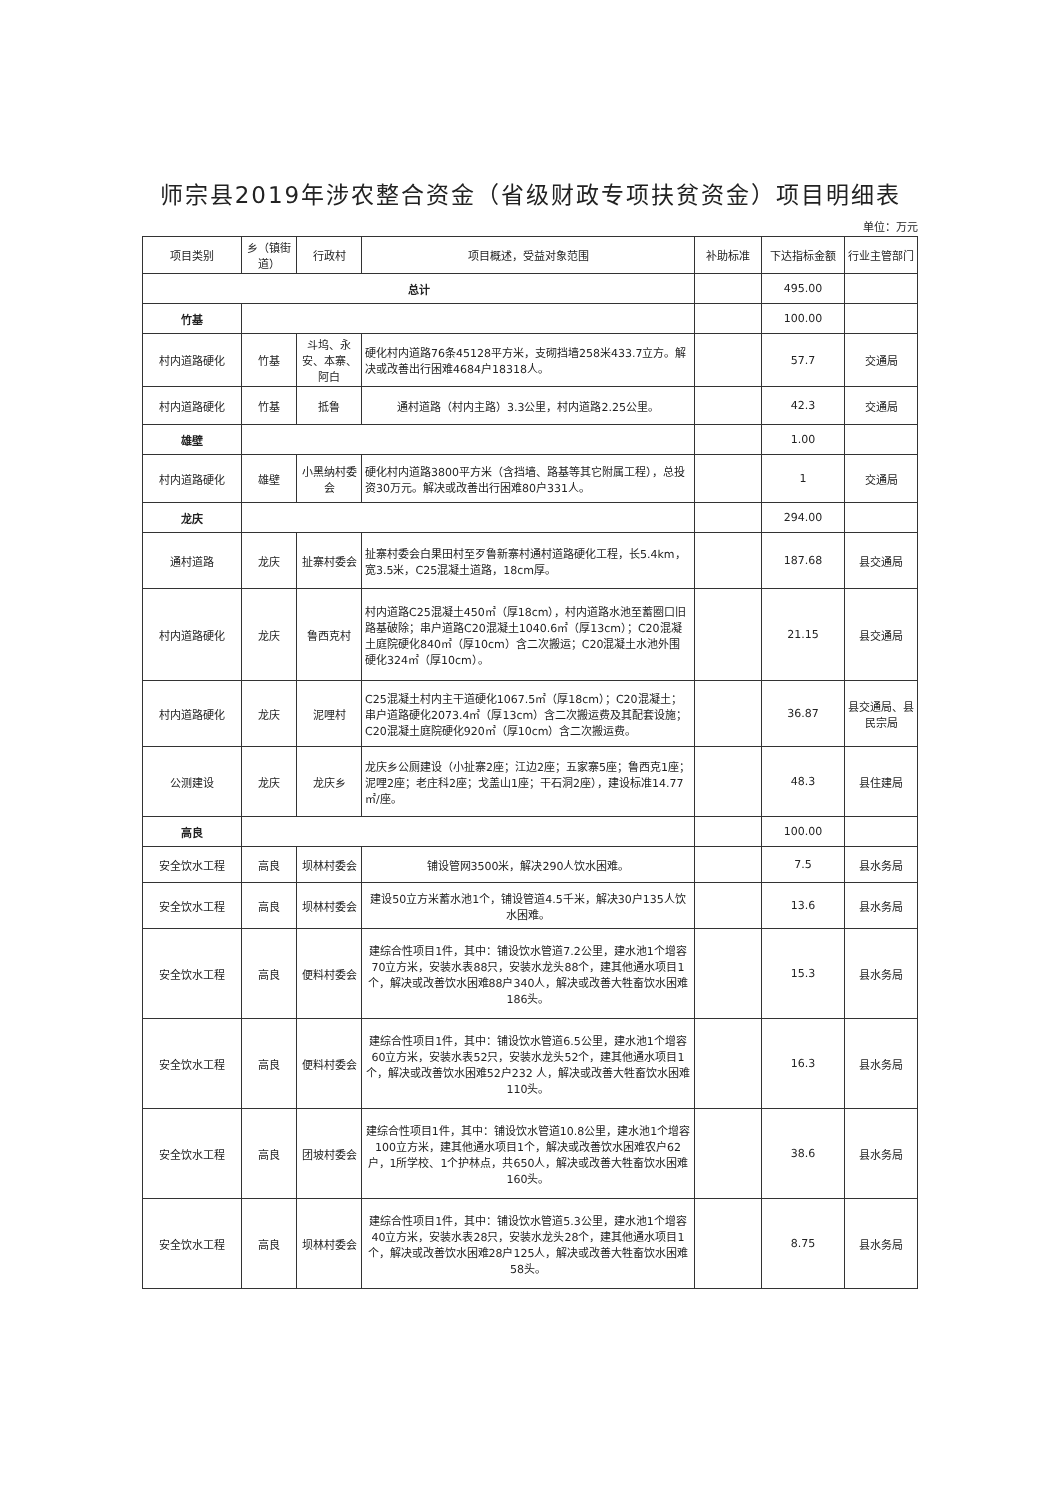师宗县2019年涉农整合资金（省级财政专项扶贫资金）项目明细表
单位：万元
| 项目类别 | 乡（镇街道） | 行政村 | 项目概述，受益对象范围 | 补助标准 | 下达指标金额 | 行业主管部门 |
| --- | --- | --- | --- | --- | --- | --- |
| 总计 | | | | | 495.00 | |
| 竹基 | | | | | 100.00 | |
| 村内道路硬化 | 竹基 | 斗坞、永安、本寨、阿白 | 硬化村内道路76条45128平方米，支砌挡墙258米433.7立方。解决或改善出行困难4684户18318人。 | | 57.7 | 交通局 |
| 村内道路硬化 | 竹基 | 抵鲁 | 通村道路（村内主路）3.3公里，村内道路2.25公里。 | | 42.3 | 交通局 |
| 雄壁 | | | | | 1.00 | |
| 村内道路硬化 | 雄壁 | 小黑纳村委会 | 硬化村内道路3800平方米（含挡墙、路基等其它附属工程），总投资30万元。解决或改善出行困难80户331人。 | | 1 | 交通局 |
| 龙庆 | | | | | 294.00 | |
| 通村道路 | 龙庆 | 扯寨村委会 | 扯寨村委会白果田村至歹鲁新寨村通村道路硬化工程，长5.4km，宽3.5米，C25混凝土道路，18cm厚。 | | 187.68 | 县交通局 |
| 村内道路硬化 | 龙庆 | 鲁西克村 | 村内道路C25混凝土450㎡（厚18cm），村内道路水池至蓄圈口旧路基破除；串户道路C20混凝土1040.6㎡（厚13cm）；C20混凝土庭院硬化840㎡（厚10cm）含二次搬运；C20混凝土水池外围硬化324㎡（厚10cm）。 | | 21.15 | 县交通局 |
| 村内道路硬化 | 龙庆 | 泥哩村 | C25混凝土村内主干道硬化1067.5㎡（厚18cm）；C20混凝土；串户道路硬化2073.4㎡（厚13cm）含二次搬运费及其配套设施；C20混凝土庭院硬化920㎡（厚10cm）含二次搬运费。 | | 36.87 | 县交通局、县民宗局 |
| 公测建设 | 龙庆 | 龙庆乡 | 龙庆乡公厕建设（小扯寨2座；江边2座；五家寨5座；鲁西克1座；泥哩2座；老庄科2座；戈盖山1座；干石洞2座），建设标准14.77㎡/座。 | | 48.3 | 县住建局 |
| 高良 | | | | | 100.00 | |
| 安全饮水工程 | 高良 | 坝林村委会 | 铺设管网3500米，解决290人饮水困难。 | | 7.5 | 县水务局 |
| 安全饮水工程 | 高良 | 坝林村委会 | 建设50立方米蓄水池1个，铺设管道4.5千米，解决30户135人饮水困难。 | | 13.6 | 县水务局 |
| 安全饮水工程 | 高良 | 便料村委会 | 建综合性项目1件，其中：铺设饮水管道7.2公里，建水池1个增容70立方米，安装水表88只，安装水龙头88个，建其他通水项目1个，解决或改善饮水困难88户340人，解决或改善大牲畜饮水困难186头。 | | 15.3 | 县水务局 |
| 安全饮水工程 | 高良 | 便料村委会 | 建综合性项目1件，其中：铺设饮水管道6.5公里，建水池1个增容60立方米，安装水表52只，安装水龙头52个，建其他通水项目1个，解决或改善饮水困难52户232 人，解决或改善大牲畜饮水困难110头。 | | 16.3 | 县水务局 |
| 安全饮水工程 | 高良 | 团坡村委会 | 建综合性项目1件，其中：铺设饮水管道10.8公里，建水池1个增容100立方米，建其他通水项目1个，解决或改善饮水困难农户62户，1所学校、1个护林点，共650人，解决或改善大牲畜饮水困难160头。 | | 38.6 | 县水务局 |
| 安全饮水工程 | 高良 | 坝林村委会 | 建综合性项目1件，其中：铺设饮水管道5.3公里，建水池1个增容40立方米，安装水表28只，安装水龙头28个，建其他通水项目1个，解决或改善饮水困难28户125人，解决或改善大牲畜饮水困难58头。 | | 8.75 | 县水务局 |